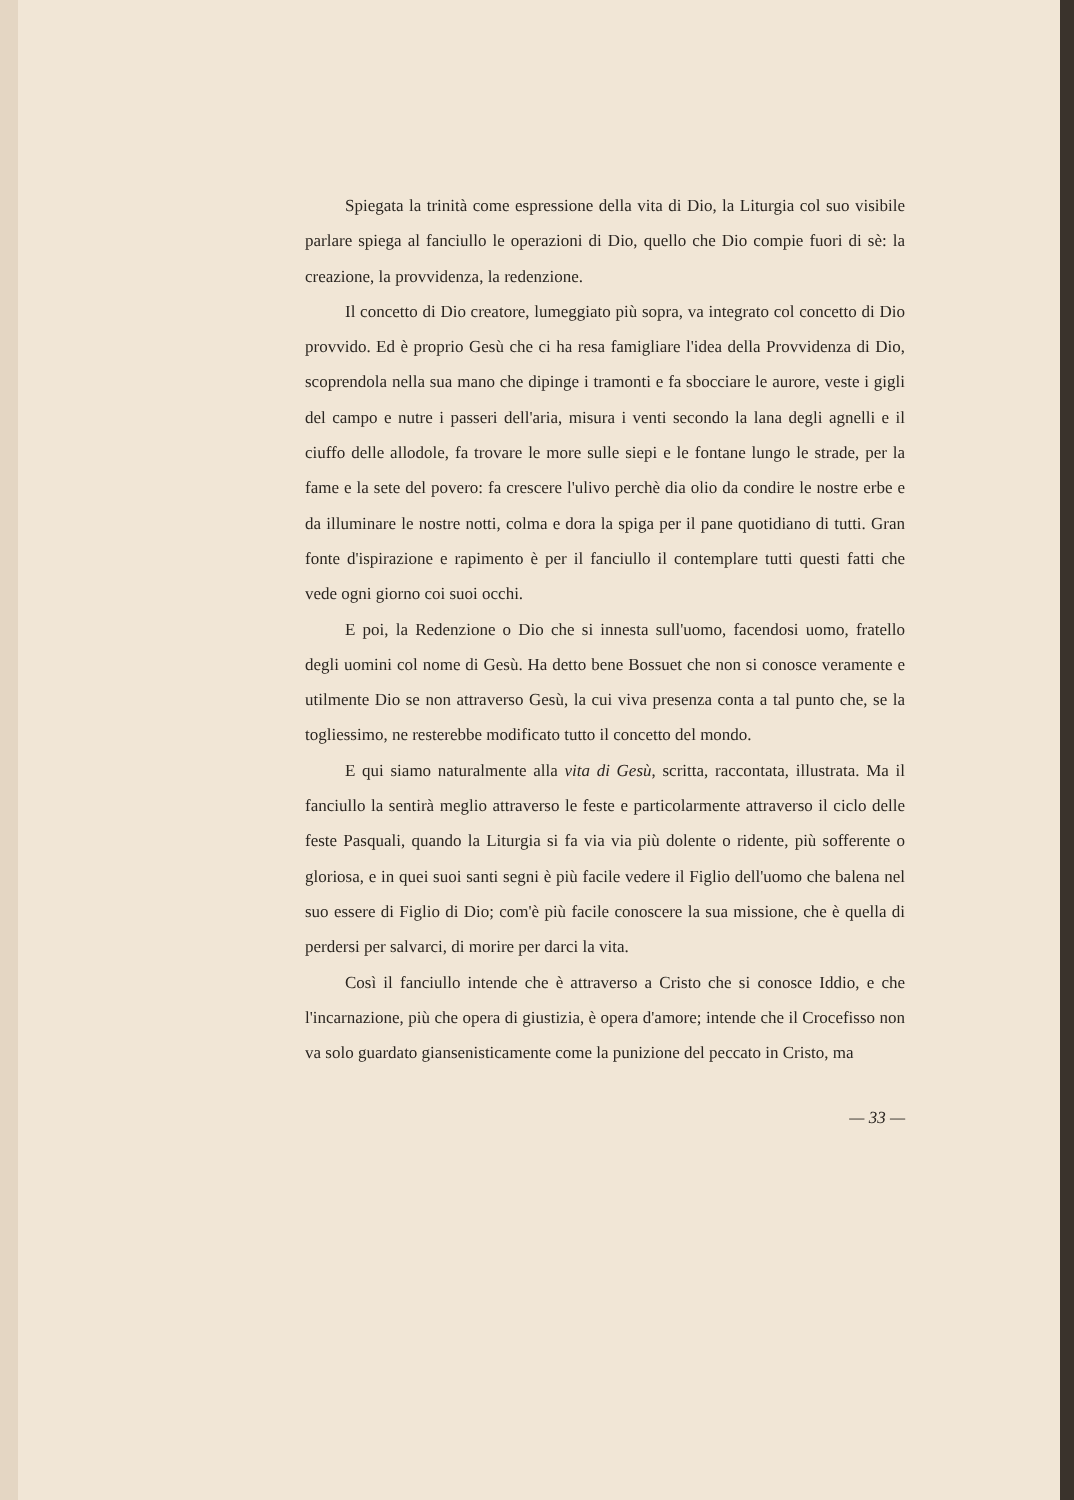Spiegata la trinità come espressione della vita di Dio, la Liturgia col suo visibile parlare spiega al fanciullo le operazioni di Dio, quello che Dio compie fuori di sè: la creazione, la provvidenza, la redenzione.
Il concetto di Dio creatore, lumeggiato più sopra, va integrato col concetto di Dio provvido. Ed è proprio Gesù che ci ha resa famigliare l'idea della Provvidenza di Dio, scoprendola nella sua mano che dipinge i tramonti e fa sbocciare le aurore, veste i gigli del campo e nutre i passeri dell'aria, misura i venti secondo la lana degli agnelli e il ciuffo delle allodole, fa trovare le more sulle siepi e le fontane lungo le strade, per la fame e la sete del povero: fa crescere l'ulivo perchè dia olio da condire le nostre erbe e da illuminare le nostre notti, colma e dora la spiga per il pane quotidiano di tutti. Gran fonte d'ispirazione e rapimento è per il fanciullo il contemplare tutti questi fatti che vede ogni giorno coi suoi occhi.
E poi, la Redenzione o Dio che si innesta sull'uomo, facendosi uomo, fratello degli uomini col nome di Gesù. Ha detto bene Bossuet che non si conosce veramente e utilmente Dio se non attraverso Gesù, la cui viva presenza conta a tal punto che, se la togliessimo, ne resterebbe modificato tutto il concetto del mondo.
E qui siamo naturalmente alla vita di Gesù, scritta, raccontata, illustrata. Ma il fanciullo la sentirà meglio attraverso le feste e particolarmente attraverso il ciclo delle feste Pasquali, quando la Liturgia si fa via via più dolente o ridente, più sofferente o gloriosa, e in quei suoi santi segni è più facile vedere il Figlio dell'uomo che balena nel suo essere di Figlio di Dio; com'è più facile conoscere la sua missione, che è quella di perdersi per salvarci, di morire per darci la vita.
Così il fanciullo intende che è attraverso a Cristo che si conosce Iddio, e che l'incarnazione, più che opera di giustizia, è opera d'amore; intende che il Crocefisso non va solo guardato giansenisticamente come la punizione del peccato in Cristo, ma
— 33 —